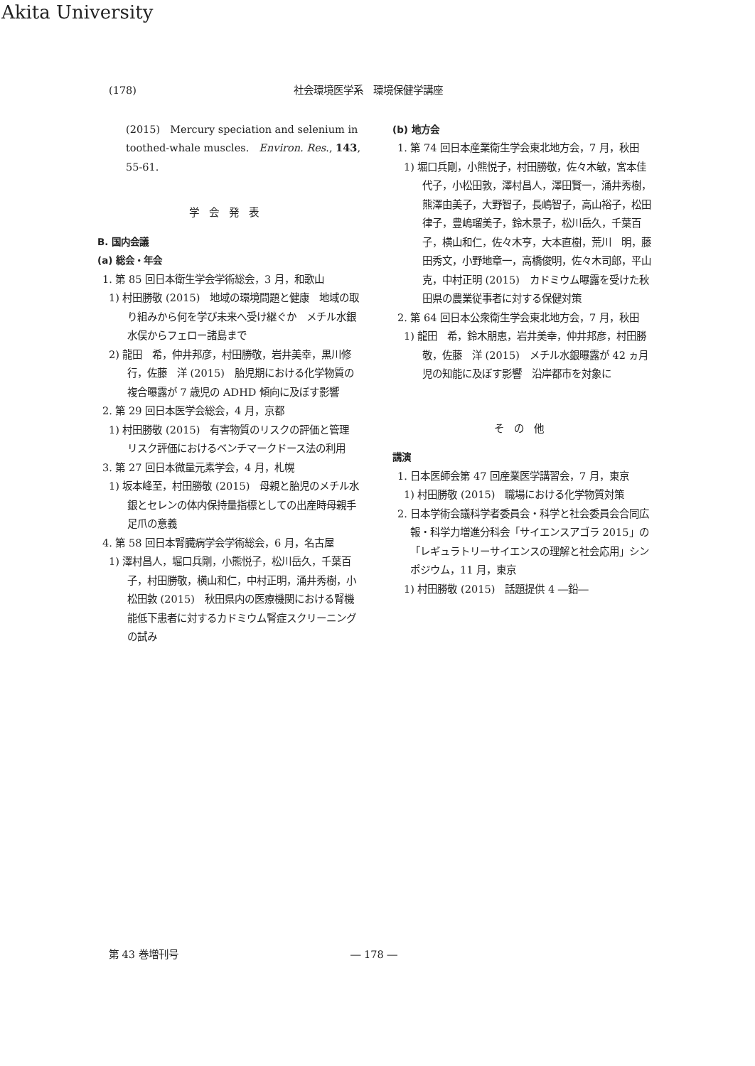Akita University
(178) 社会環境医学系　環境保健学講座
(2015)　Mercury speciation and selenium in toothed-whale muscles.　Environ. Res., 143, 55-61.
学会発表
B. 国内会議
(a) 総会・年会
1. 第 85 回日本衛生学会学術総会，3 月，和歌山
1) 村田勝敬 (2015)　地域の環境問題と健康　地域の取り組みから何を学び未来へ受け継ぐか　メチル水銀　水俣からフェロー諸島まで
2) 龍田　希，仲井邦彦，村田勝敬，岩井美幸，黒川修行，佐藤　洋 (2015)　胎児期における化学物質の複合曝露が 7 歳児の ADHD 傾向に及ぼす影響
2. 第 29 回日本医学会総会，4 月，京都
1) 村田勝敬 (2015)　有害物質のリスクの評価と管理　リスク評価におけるベンチマークドース法の利用
3. 第 27 回日本微量元素学会，4 月，札幌
1) 坂本峰至，村田勝敬 (2015)　母親と胎児のメチル水銀とセレンの体内保持量指標としての出産時母親手足爪の意義
4. 第 58 回日本腎臓病学会学術総会，6 月，名古屋
1) 澤村昌人，堀口兵剛，小熊悦子，松川岳久，千葉百子，村田勝敬，横山和仁，中村正明，涌井秀樹，小松田敦 (2015)　秋田県内の医療機関における腎機能低下患者に対するカドミウム腎症スクリーニングの試み
(b) 地方会
1. 第 74 回日本産業衛生学会東北地方会，7 月，秋田
1) 堀口兵剛，小熊悦子，村田勝敬，佐々木敏，宮本佳代子，小松田敦，澤村昌人，澤田賢一，涌井秀樹，熊澤由美子，大野智子，長嶋智子，高山裕子，松田律子，豊嶋瑠美子，鈴木景子，松川岳久，千葉百子，横山和仁，佐々木亨，大本直樹，荒川　明，藤田秀文，小野地章一，高橋俊明，佐々木司郎，平山　克，中村正明 (2015)　カドミウム曝露を受けた秋田県の農業従事者に対する保健対策
2. 第 64 回日本公衆衛生学会東北地方会，7 月，秋田
1) 龍田　希，鈴木朋恵，岩井美幸，仲井邦彦，村田勝敬，佐藤　洋 (2015)　メチル水銀曝露が 42 ヵ月児の知能に及ぼす影響　沿岸都市を対象に
その他
講演
1. 日本医師会第 47 回産業医学講習会，7 月，東京
1) 村田勝敬 (2015)　職場における化学物質対策
2. 日本学術会議科学者委員会・科学と社会委員会合同広報・科学力増進分科会「サイエンスアゴラ 2015」の「レギュラトリーサイエンスの理解と社会応用」シンポジウム，11 月，東京
1) 村田勝敬 (2015)　話題提供 4 ―鉛―
第 43 巻増刊号 ― 178 ―